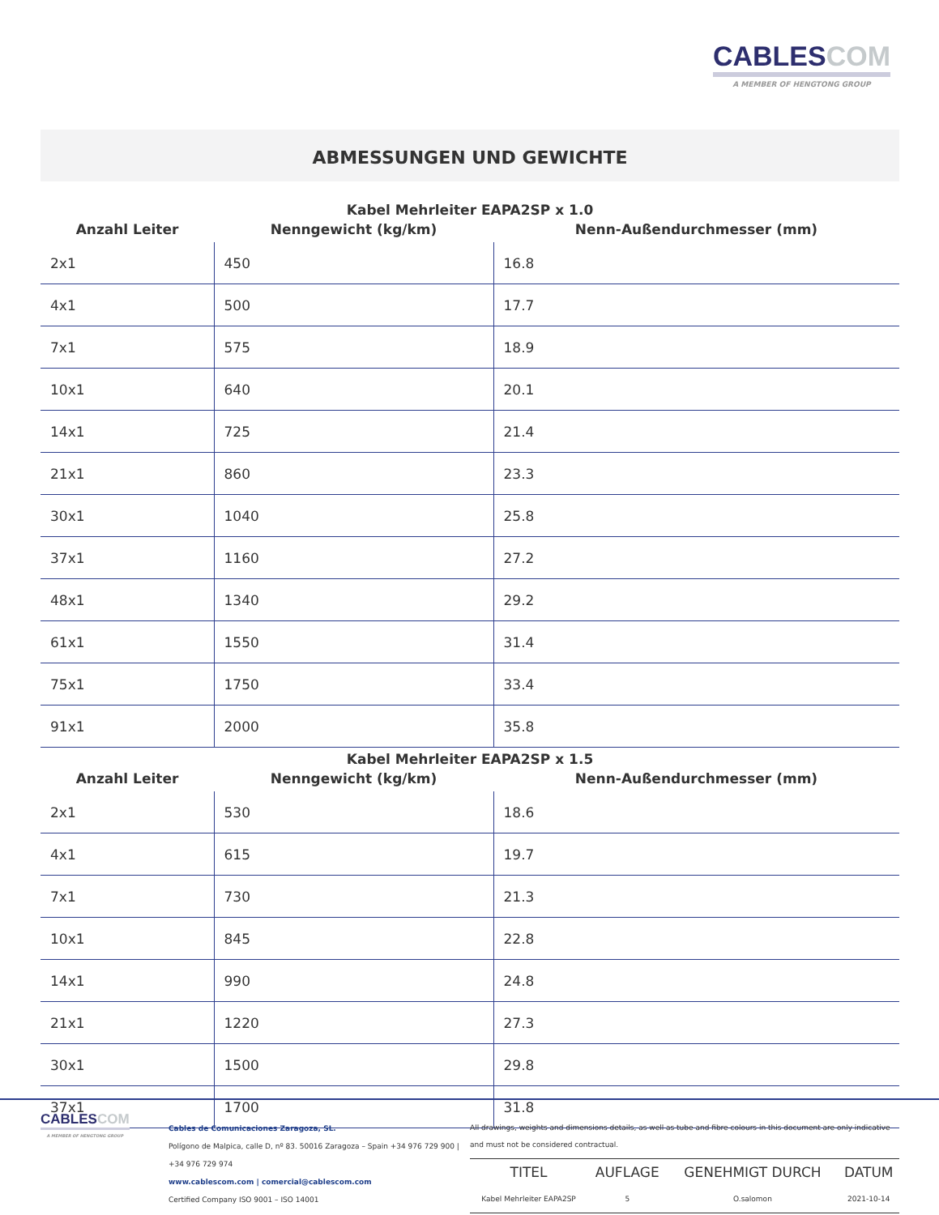CABLESCOM
A MEMBER OF HENGTONG GROUP
ABMESSUNGEN UND GEWICHTE
Kabel Mehrleiter EAPA2SP x 1.0
| Anzahl Leiter | Nenngewicht (kg/km) | Nenn-Außendurchmesser (mm) |
| --- | --- | --- |
| 2x1 | 450 | 16.8 |
| 4x1 | 500 | 17.7 |
| 7x1 | 575 | 18.9 |
| 10x1 | 640 | 20.1 |
| 14x1 | 725 | 21.4 |
| 21x1 | 860 | 23.3 |
| 30x1 | 1040 | 25.8 |
| 37x1 | 1160 | 27.2 |
| 48x1 | 1340 | 29.2 |
| 61x1 | 1550 | 31.4 |
| 75x1 | 1750 | 33.4 |
| 91x1 | 2000 | 35.8 |
Kabel Mehrleiter EAPA2SP x 1.5
| Anzahl Leiter | Nenngewicht (kg/km) | Nenn-Außendurchmesser (mm) |
| --- | --- | --- |
| 2x1 | 530 | 18.6 |
| 4x1 | 615 | 19.7 |
| 7x1 | 730 | 21.3 |
| 10x1 | 845 | 22.8 |
| 14x1 | 990 | 24.8 |
| 21x1 | 1220 | 27.3 |
| 30x1 | 1500 | 29.8 |
| 37x1 | 1700 | 31.8 |
CABLESCOM
A MEMBER OF HENGTONG GROUP
Cables de Comunicaciones Zaragoza, SL.
Polígono de Malpica, calle D, nº 83. 50016 Zaragoza – Spain +34 976 729 900 |
+34 976 729 974
www.cablescom.com | comercial@cablescom.com
Certified Company ISO 9001 – ISO 14001
All drawings, weights and dimensions details, as well as tube and fibre colours in this document are only indicative and must not be considered contractual.
| TITEL | AUFLAGE | GENEHMIGT DURCH | DATUM |
| --- | --- | --- | --- |
| Kabel Mehrleiter EAPA2SP | 5 | O.salomon | 2021-10-14 |